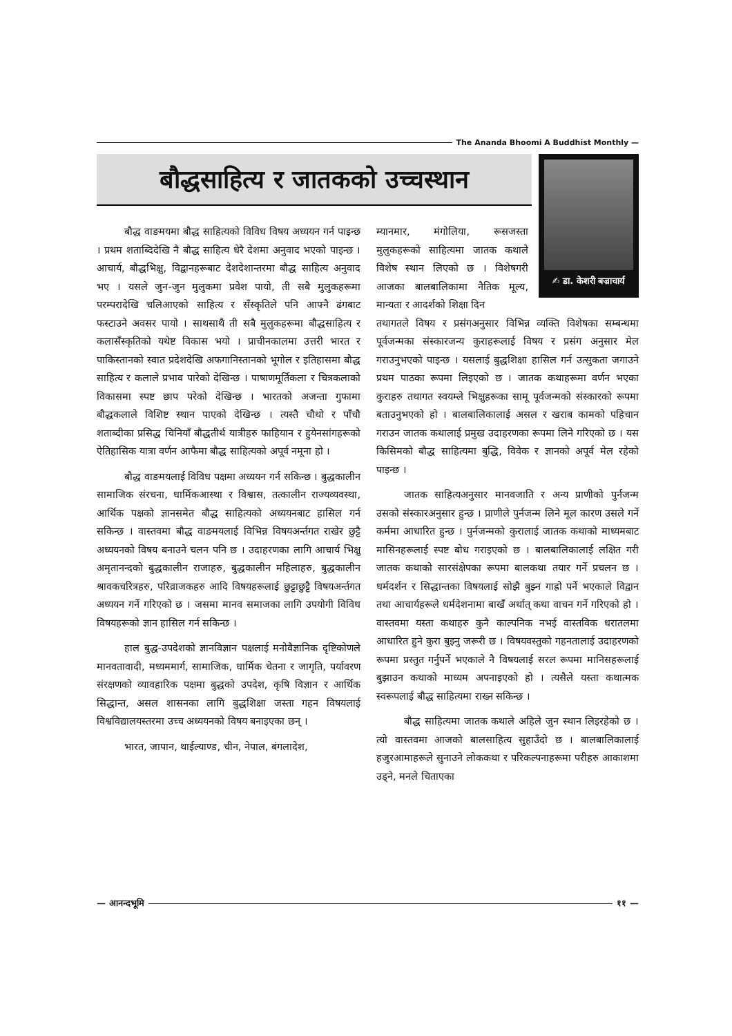The Ananda Bhoomi A Buddhist Monthly —
बौद्धसाहित्य र जातकको उच्चस्थान
✍ डा. केशरी बज्राचार्य
बौद्ध वाङमयमा बौद्ध साहित्यको विविध विषय अध्ययन गर्न पाइन्छ । प्रथम शताब्दिदेखि नै बौद्ध साहित्य धेरै देशमा अनुवाद भएको पाइन्छ । आचार्य, बौद्धभिक्षु, विद्वानहरूबाट देशदेशान्तरमा बौद्ध साहित्य अनुवाद भए । यसले जुन-जुन मुलुकमा प्रवेश पायो, ती सबै मुलुकहरूमा परम्परादेखि चलिआएको साहित्य र सँस्कृतिले पनि आफ्नै ढंगबाट फस्टाउने अवसर पायो । साथसाथै ती सबै मुलुकहरूमा बौद्धसाहित्य र कलासँस्कृतिको यथेष्ट विकास भयो । प्राचीनकालमा उत्तरी भारत र पाकिस्तानको स्वात प्रदेशदेखि अफगानिस्तानको भूगोल र इतिहासमा बौद्ध साहित्य र कलाले प्रभाव पारेको देखिन्छ । पाषाणमूर्तिकला र चित्रकलाको विकासमा स्पष्ट छाप परेको देखिन्छ । भारतको अजन्ता गुफामा बौद्धकलाले विशिष्ट स्थान पाएको देखिन्छ । त्यस्तै चौथो र पाँचौ शताब्दीका प्रसिद्ध चिनियाँ बौद्धतीर्थ यात्रीहरु फाहियान र हुयेनसांगहरूको ऐतिहासिक यात्रा वर्णन आफैमा बौद्ध साहित्यको अपूर्व नमूना हो ।
बौद्ध वाङमयलाई विविध पक्षमा अध्ययन गर्न सकिन्छ । बुद्धकालीन सामाजिक संरचना, धार्मिकआस्था र विश्वास, तत्कालीन राज्यव्यवस्था, आर्थिक पक्षको ज्ञानसमेत बौद्ध साहित्यको अध्ययनबाट हासिल गर्न सकिन्छ । वास्तवमा बौद्ध वाङमयलाई विभिन्न विषयअर्न्तगत राखेर छुट्टै अध्ययनको विषय बनाउने चलन पनि छ । उदाहरणका लागि आचार्य भिक्षु अमृतानन्दको बुद्धकालीन राजाहरु, बुद्धकालीन महिलाहरु, बुद्धकालीन श्रावकचरित्रहरु, परिव्राजकहरु आदि विषयहरूलाई छुट्टाछुट्टै विषयअर्न्तगत अध्ययन गर्ने गरिएको छ । जसमा मानव समाजका लागि उपयोगी विविध विषयहरूको ज्ञान हासिल गर्न सकिन्छ ।
हाल बुद्ध-उपदेशको ज्ञानविज्ञान पक्षलाई मनोवैज्ञानिक दृष्टिकोणले मानवतावादी, मध्यममार्ग, सामाजिक, धार्मिक चेतना र जागृति, पर्यावरण संरक्षणको व्यावहारिक पक्षमा बुद्धको उपदेश, कृषि विज्ञान र आर्थिक सिद्धान्त, असल शासनका लागि बुद्धशिक्षा जस्ता गहन विषयलाई विश्वविद्यालयस्तरमा उच्च अध्ययनको विषय बनाइएका छन् ।
भारत, जापान, थाईल्याण्ड, चीन, नेपाल, बंगलादेश,
म्यानमार, मंगोलिया, रूसजस्ता मुलुकहरूको साहित्यमा जातक कथाले विशेष स्थान लिएको छ । विशेषगरी आजका बालबालिकामा नैतिक मूल्य, मान्यता र आदर्शको शिक्षा दिन
तथागतले विषय र प्रसंगअनुसार विभिन्न व्यक्ति विशेषका सम्बन्धमा पूर्वजन्मका संस्कारजन्य कुराहरूलाई विषय र प्रसंग अनुसार मेल गराउनुभएको पाइन्छ । यसलाई बुद्धशिक्षा हासिल गर्न उत्सुकता जगाउने प्रथम पाठका रूपमा लिइएको छ । जातक कथाहरूमा वर्णन भएका कुराहरु तथागत स्वयम्ले भिक्षुहरूका सामू पूर्वजन्मको संस्कारको रूपमा बताउनुभएको हो । बालबालिकालाई असल र खराब कामको पहिचान गराउन जातक कथालाई प्रमुख उदाहरणका रूपमा लिने गरिएको छ । यस किसिमको बौद्ध साहित्यमा बुद्धि, विवेक र ज्ञानको अपूर्व मेल रहेको पाइन्छ ।
जातक साहित्यअनुसार मानवजाति र अन्य प्राणीको पुर्नजन्म उसको संस्कारअनुसार हुन्छ । प्राणीले पुर्नजन्म लिने मूल कारण उसले गर्ने कर्ममा आधारित हुन्छ । पुर्नजन्मको कुरालाई जातक कथाको माध्यमबाट मासिनहरूलाई स्पष्ट बोध गराइएको छ । बालबालिकालाई लक्षित गरी जातक कथाको सारसंक्षेपका रूपमा बालकथा तयार गर्ने प्रचलन छ । धर्मदर्शन र सिद्धान्तका विषयलाई सोझै बुझ्न गाह्रो पर्ने भएकाले विद्वान तथा आचार्यहरूले धर्मदेशनामा बाखँ अर्थात् कथा वाचन गर्ने गरिएको हो । वास्तवमा यस्ता कथाहरु कुनै काल्पनिक नभई वास्तविक धरातलमा आधारित हुने कुरा बुझ्नु जरूरी छ । विषयवस्तुको गहनतालाई उदाहरणको रूपमा प्रस्तुत गर्नुपर्ने भएकाले नै विषयलाई सरल रूपमा मानिसहरूलाई बुझाउन कथाको माध्यम अपनाइएको हो । त्यसैले यस्ता कथात्मक स्वरूपलाई बौद्ध साहित्यमा राख्न सकिन्छ ।
बौद्ध साहित्यमा जातक कथाले अहिले जुन स्थान लिइरहेको छ । त्यो वास्तवमा आजको बालसाहित्य सुहाउँदो छ । बालबालिकालाई हजुरआमाहरूले सुनाउने लोककथा र परिकल्पनाहरूमा परीहरु आकाशमा उड्ने, मनले चिताएका
— आनन्दभूमि ११ —